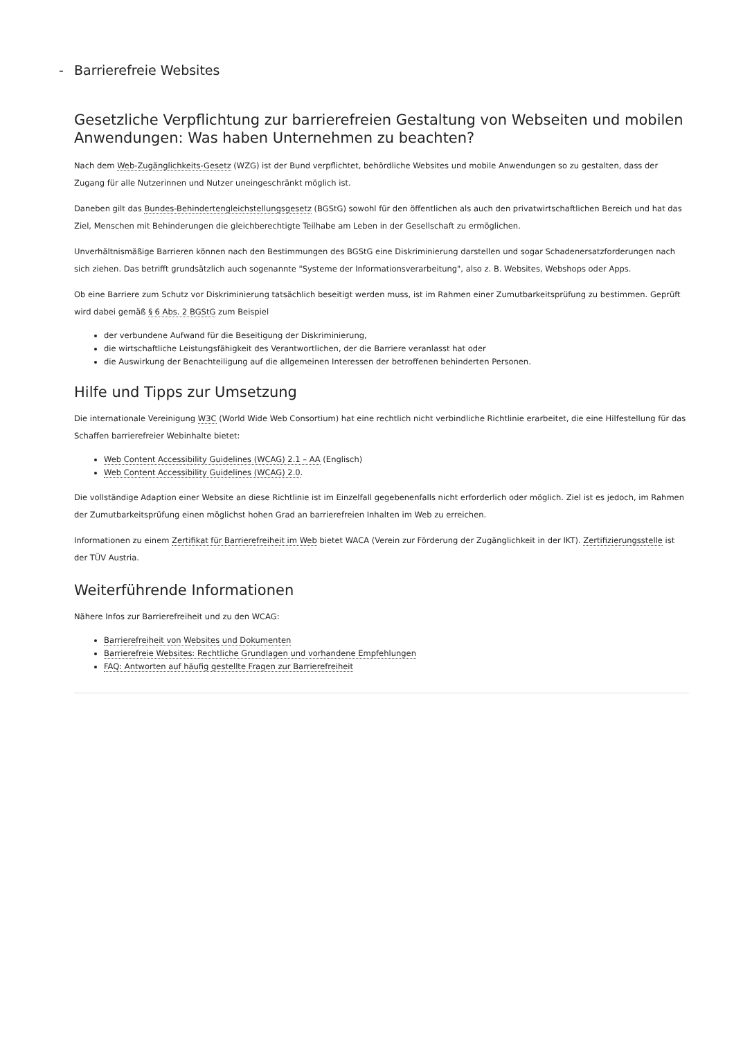- Barrierefreie Websites
Gesetzliche Verpflichtung zur barrierefreien Gestaltung von Webseiten und mobilen Anwendungen: Was haben Unternehmen zu beachten?
Nach dem Web-Zugänglichkeits-Gesetz (WZG) ist der Bund verpflichtet, behördliche Websites und mobile Anwendungen so zu gestalten, dass der Zugang für alle Nutzerinnen und Nutzer uneingeschränkt möglich ist.
Daneben gilt das Bundes-Behindertengleichstellungsgesetz (BGStG) sowohl für den öffentlichen als auch den privatwirtschaftlichen Bereich und hat das Ziel, Menschen mit Behinderungen die gleichberechtigte Teilhabe am Leben in der Gesellschaft zu ermöglichen.
Unverhältnismäßige Barrieren können nach den Bestimmungen des BGStG eine Diskriminierung darstellen und sogar Schadenersatzforderungen nach sich ziehen. Das betrifft grundsätzlich auch sogenannte "Systeme der Informationsverarbeitung", also z. B. Websites, Webshops oder Apps.
Ob eine Barriere zum Schutz vor Diskriminierung tatsächlich beseitigt werden muss, ist im Rahmen einer Zumutbarkeitsprüfung zu bestimmen. Geprüft wird dabei gemäß § 6 Abs. 2 BGStG zum Beispiel
der verbundene Aufwand für die Beseitigung der Diskriminierung,
die wirtschaftliche Leistungsfähigkeit des Verantwortlichen, der die Barriere veranlasst hat oder
die Auswirkung der Benachteiligung auf die allgemeinen Interessen der betroffenen behinderten Personen.
Hilfe und Tipps zur Umsetzung
Die internationale Vereinigung W3C (World Wide Web Consortium) hat eine rechtlich nicht verbindliche Richtlinie erarbeitet, die eine Hilfestellung für das Schaffen barrierefreier Webinhalte bietet:
Web Content Accessibility Guidelines (WCAG) 2.1 – AA (Englisch)
Web Content Accessibility Guidelines (WCAG) 2.0.
Die vollständige Adaption einer Website an diese Richtlinie ist im Einzelfall gegebenenfalls nicht erforderlich oder möglich. Ziel ist es jedoch, im Rahmen der Zumutbarkeitsprüfung einen möglichst hohen Grad an barrierefreien Inhalten im Web zu erreichen.
Informationen zu einem Zertifikat für Barrierefreiheit im Web bietet WACA (Verein zur Förderung der Zugänglichkeit in der IKT). Zertifizierungsstelle ist der TÜV Austria.
Weiterführende Informationen
Nähere Infos zur Barrierefreiheit und zu den WCAG:
Barrierefreiheit von Websites und Dokumenten
Barrierefreie Websites: Rechtliche Grundlagen und vorhandene Empfehlungen
FAQ: Antworten auf häufig gestellte Fragen zur Barrierefreiheit